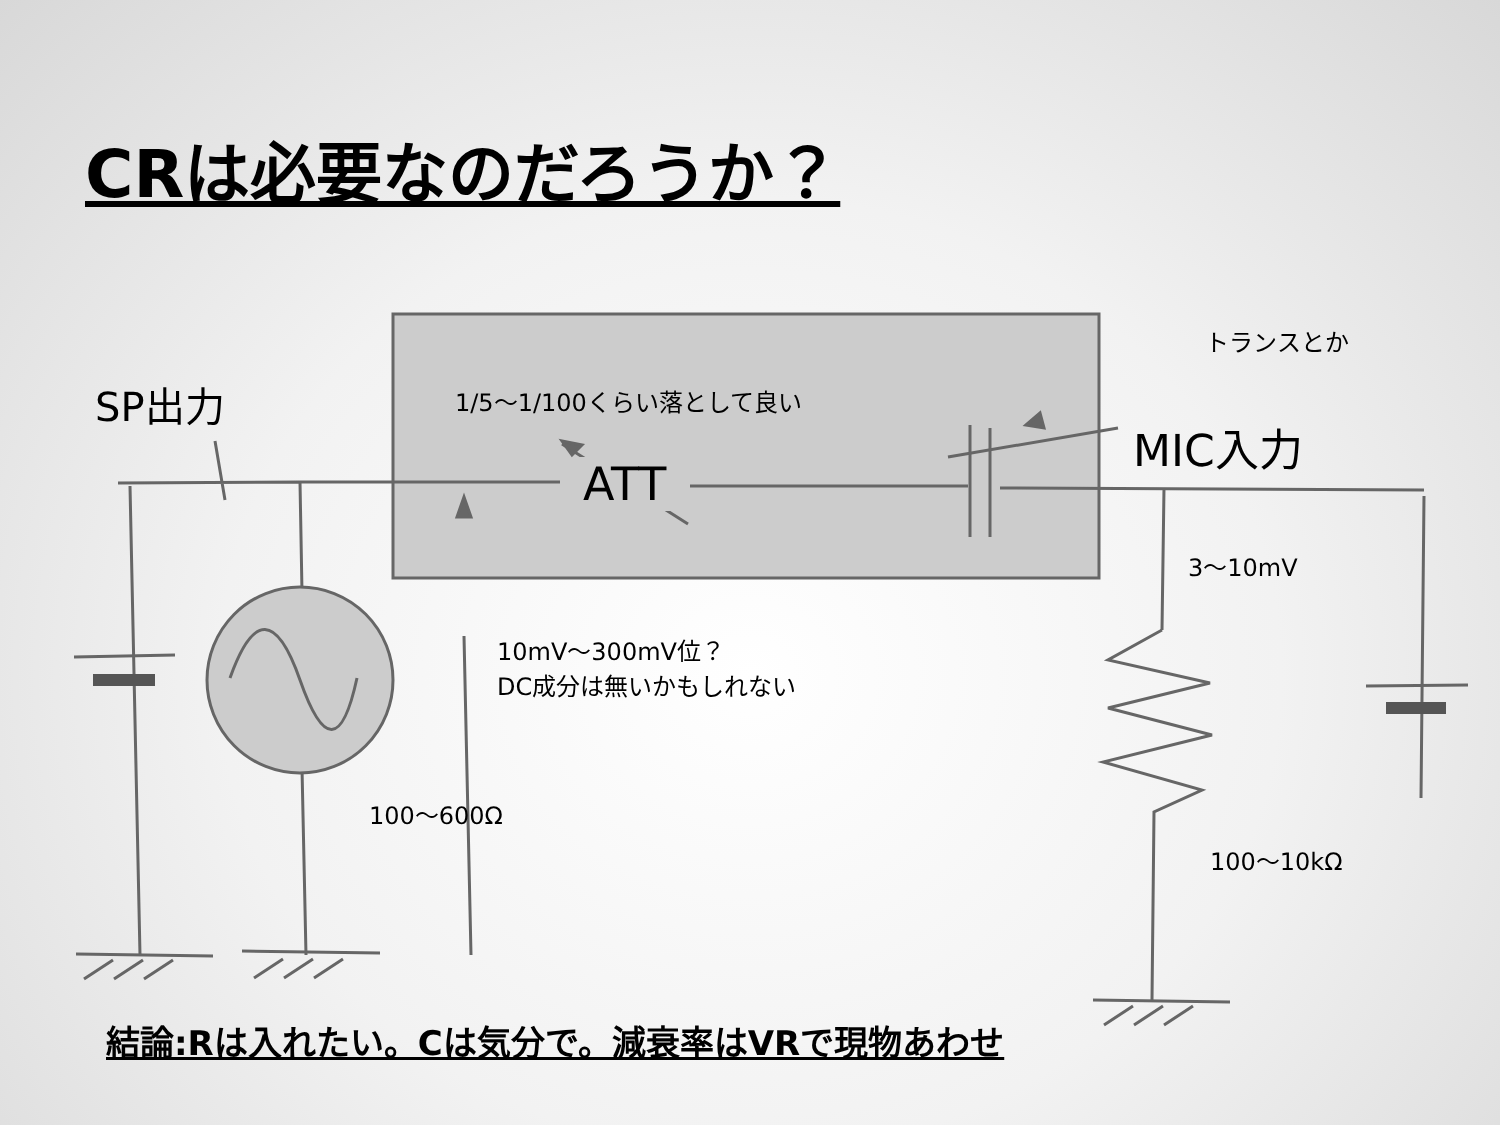CRは必要なのだろうか？
SP出力 1/5〜1/100くらい落として良い
トランスとか
MIC入力
ATT
3〜10mV
10mV〜300mV位？
DC成分は無いかもしれない
100〜600Ω
100〜10kΩ
結論:Rは入れたい。Cは気分で。減衰率はVRで現物あわせ